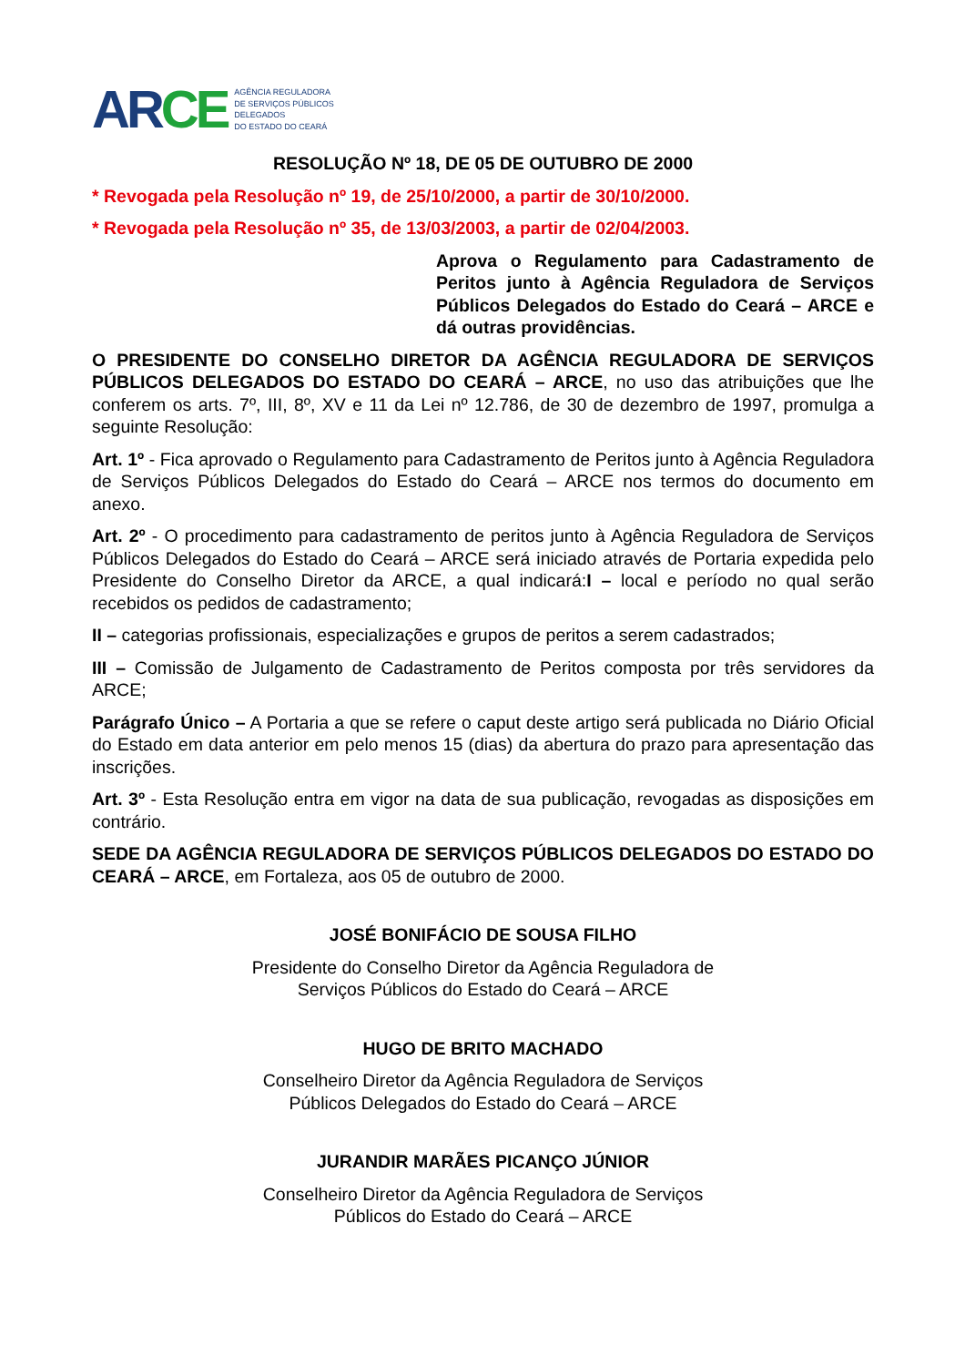AR CE
AGÊNCIA REGULADORA
DE SERVIÇOS PÚBLICOS
DELEGADOS
DO ESTADO DO CEARÁ
RESOLUÇÃO Nº 18, DE 05 DE OUTUBRO DE 2000
* Revogada pela Resolução nº 19, de 25/10/2000, a partir de 30/10/2000.
* Revogada pela Resolução nº 35, de 13/03/2003, a partir de 02/04/2003.
Aprova o Regulamento para Cadastramento de Peritos junto à Agência Reguladora de Serviços Públicos Delegados do Estado do Ceará – ARCE e dá outras providências.
O PRESIDENTE DO CONSELHO DIRETOR DA AGÊNCIA REGULADORA DE SERVIÇOS PÚBLICOS DELEGADOS DO ESTADO DO CEARÁ – ARCE, no uso das atribuições que lhe conferem os arts. 7º, III, 8º, XV e 11 da Lei nº 12.786, de 30 de dezembro de 1997, promulga a seguinte Resolução:
Art. 1º - Fica aprovado o Regulamento para Cadastramento de Peritos junto à Agência Reguladora de Serviços Públicos Delegados do Estado do Ceará – ARCE nos termos do documento em anexo.
Art. 2º - O procedimento para cadastramento de peritos junto à Agência Reguladora de Serviços Públicos Delegados do Estado do Ceará – ARCE será iniciado através de Portaria expedida pelo Presidente do Conselho Diretor da ARCE, a qual indicará:I – local e período no qual serão recebidos os pedidos de cadastramento;
II – categorias profissionais, especializações e grupos de peritos a serem cadastrados;
III – Comissão de Julgamento de Cadastramento de Peritos composta por três servidores da ARCE;
Parágrafo Único – A Portaria a que se refere o caput deste artigo será publicada no Diário Oficial do Estado em data anterior em pelo menos 15 (dias) da abertura do prazo para apresentação das inscrições.
Art. 3º - Esta Resolução entra em vigor na data de sua publicação, revogadas as disposições em contrário.
SEDE DA AGÊNCIA REGULADORA DE SERVIÇOS PÚBLICOS DELEGADOS DO ESTADO DO CEARÁ – ARCE, em Fortaleza, aos 05 de outubro de 2000.
JOSÉ BONIFÁCIO DE SOUSA FILHO
Presidente do Conselho Diretor da Agência Reguladora de
Serviços Públicos do Estado do Ceará – ARCE
HUGO DE BRITO MACHADO
Conselheiro Diretor da Agência Reguladora de Serviços
Públicos Delegados do Estado do Ceará – ARCE
JURANDIR MARÃES PICANÇO JÚNIOR
Conselheiro Diretor da Agência Reguladora de Serviços
Públicos do Estado do Ceará – ARCE